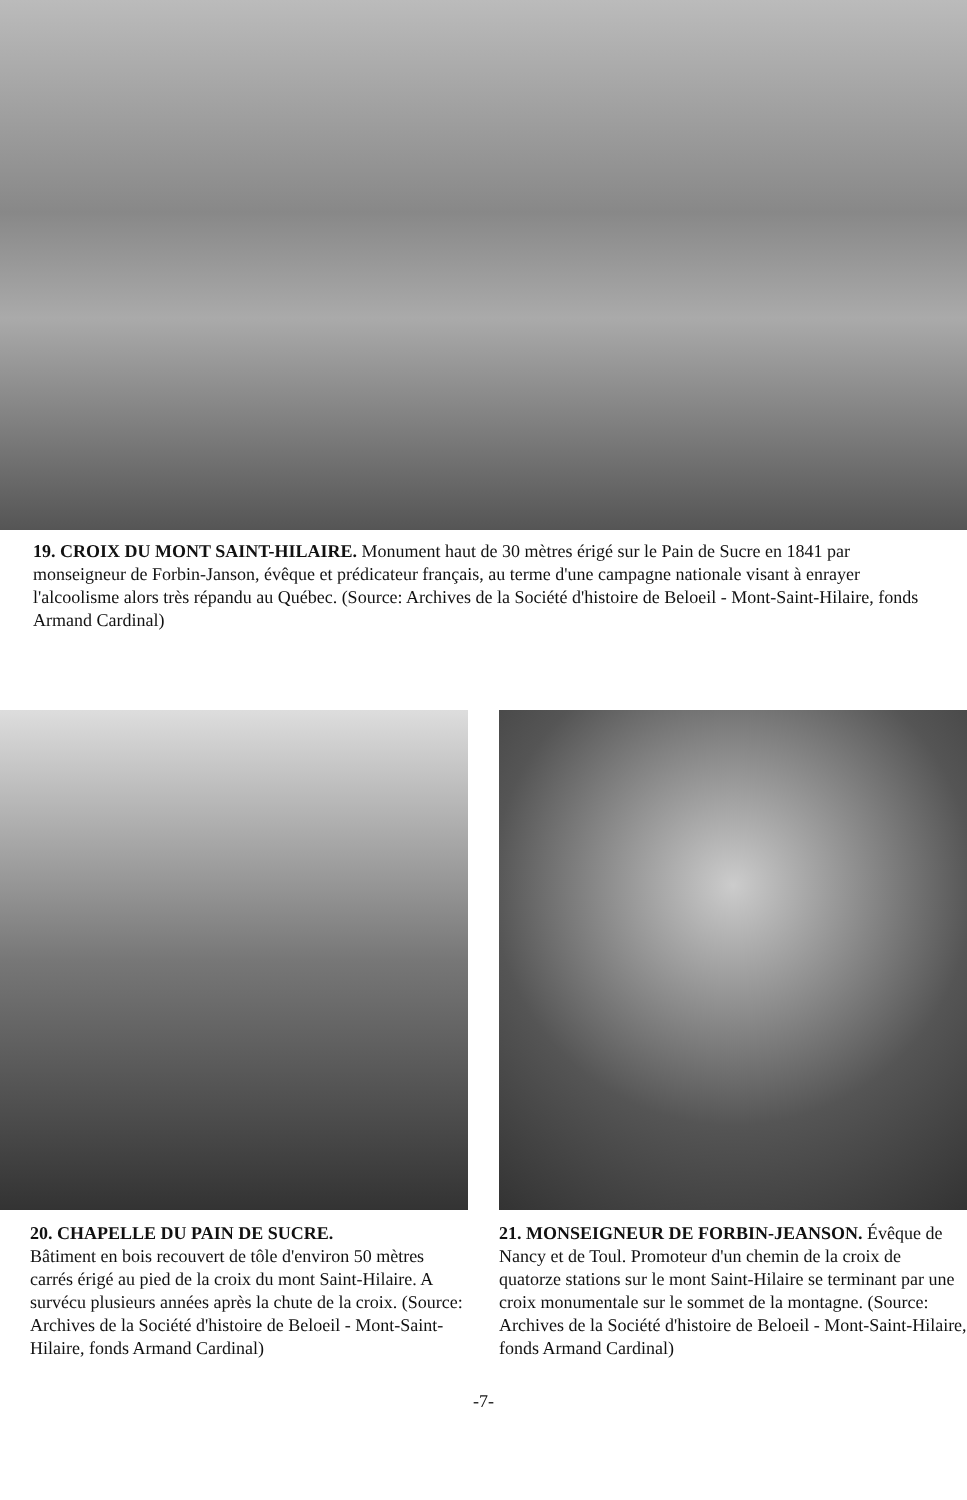19. CROIX DU MONT SAINT-HILAIRE. Monument haut de 30 mètres érigé sur le Pain de Sucre en 1841 par monseigneur de Forbin-Janson, évêque et prédicateur français, au terme d'une campagne nationale visant à enrayer l'alcoolisme alors très répandu au Québec. (Source: Archives de la Société d'histoire de Beloeil - Mont-Saint-Hilaire, fonds Armand Cardinal)
20. CHAPELLE DU PAIN DE SUCRE.
Bâtiment en bois recouvert de tôle d'environ 50 mètres carrés érigé au pied de la croix du mont Saint-Hilaire. A survécu plusieurs années après la chute de la croix. (Source: Archives de la Société d'histoire de Beloeil - Mont-Saint-Hilaire, fonds Armand Cardinal)
21. MONSEIGNEUR DE FORBIN-JEANSON. Évêque de Nancy et de Toul. Promoteur d'un chemin de la croix de quatorze stations sur le mont Saint-Hilaire se terminant par une croix monumentale sur le sommet de la montagne. (Source: Archives de la Société d'histoire de Beloeil - Mont-Saint-Hilaire, fonds Armand Cardinal)
-7-